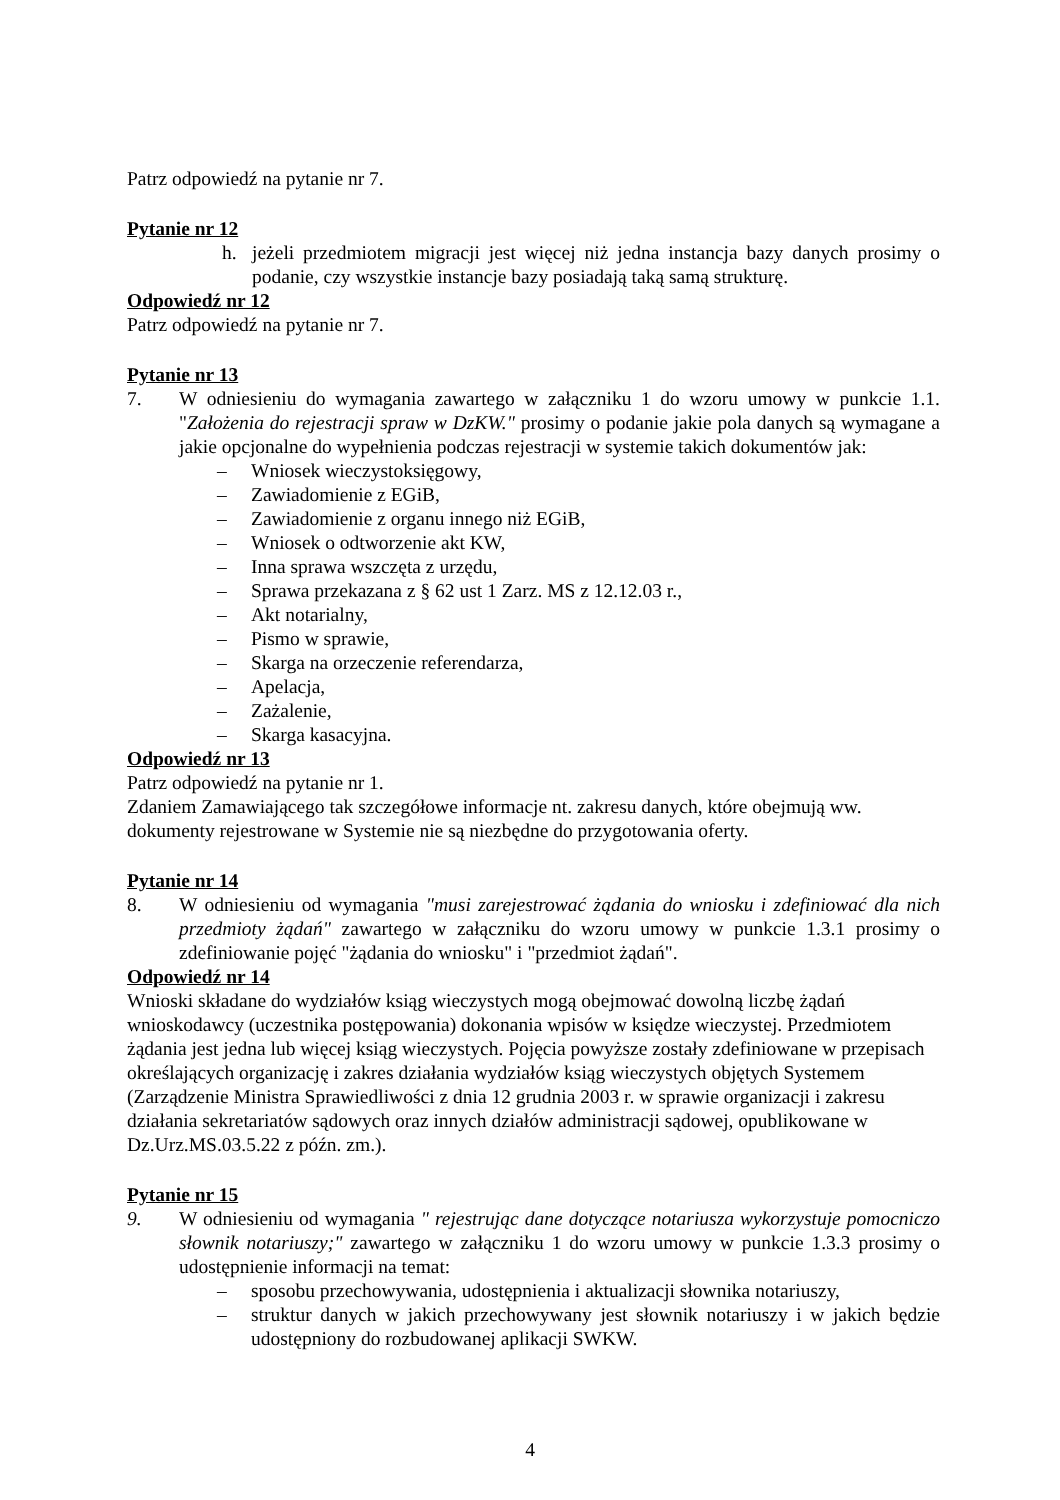Patrz odpowiedź na pytanie nr 7.
Pytanie nr 12
h. jeżeli przedmiotem migracji jest więcej niż jedna instancja bazy danych prosimy o podanie, czy wszystkie instancje bazy posiadają taką samą strukturę.
Odpowiedź nr 12
Patrz odpowiedź na pytanie nr 7.
Pytanie nr 13
7. W odniesieniu do wymagania zawartego w załączniku 1 do wzoru umowy w punkcie 1.1. "Założenia do rejestracji spraw w DzKW." prosimy o podanie jakie pola danych są wymagane a jakie opcjonalne do wypełnienia podczas rejestracji w systemie takich dokumentów jak:
– Wniosek wieczystoksięgowy,
– Zawiadomienie z EGiB,
– Zawiadomienie z organu innego niż EGiB,
– Wniosek o odtworzenie akt KW,
– Inna sprawa wszczęta z urzędu,
– Sprawa przekazana z § 62 ust 1 Zarz. MS z 12.12.03 r.,
– Akt notarialny,
– Pismo w sprawie,
– Skarga na orzeczenie referendarza,
– Apelacja,
– Zażalenie,
– Skarga kasacyjna.
Odpowiedź nr 13
Patrz odpowiedź na pytanie nr 1.
Zdaniem Zamawiającego tak szczegółowe informacje nt. zakresu danych, które obejmują ww. dokumenty rejestrowane w Systemie nie są niezbędne do przygotowania oferty.
Pytanie nr 14
8. W odniesieniu od wymagania "musi zarejestrować żądania do wniosku i zdefiniować dla nich przedmioty żądań" zawartego w załączniku do wzoru umowy w punkcie 1.3.1 prosimy o zdefiniowanie pojęć "żądania do wniosku" i "przedmiot żądań".
Odpowiedź nr 14
Wnioski składane do wydziałów ksiąg wieczystych mogą obejmować dowolną liczbę żądań wnioskodawcy (uczestnika postępowania) dokonania wpisów w księdze wieczystej. Przedmiotem żądania jest jedna lub więcej ksiąg wieczystych. Pojęcia powyższe zostały zdefiniowane w przepisach określających organizację i zakres działania wydziałów ksiąg wieczystych objętych Systemem (Zarządzenie Ministra Sprawiedliwości z dnia 12 grudnia 2003 r. w sprawie organizacji i zakresu działania sekretariatów sądowych oraz innych działów administracji sądowej, opublikowane w Dz.Urz.MS.03.5.22 z późn. zm.).
Pytanie nr 15
9. W odniesieniu od wymagania " rejestrując dane dotyczące notariusza wykorzystuje pomocniczo słownik notariuszy;" zawartego w załączniku 1 do wzoru umowy w punkcie 1.3.3 prosimy o udostępnienie informacji na temat:
– sposobu przechowywania, udostępnienia i aktualizacji słownika notariuszy,
– struktur danych w jakich przechowywany jest słownik notariuszy i w jakich będzie udostępniony do rozbudowanej aplikacji SWKW.
4